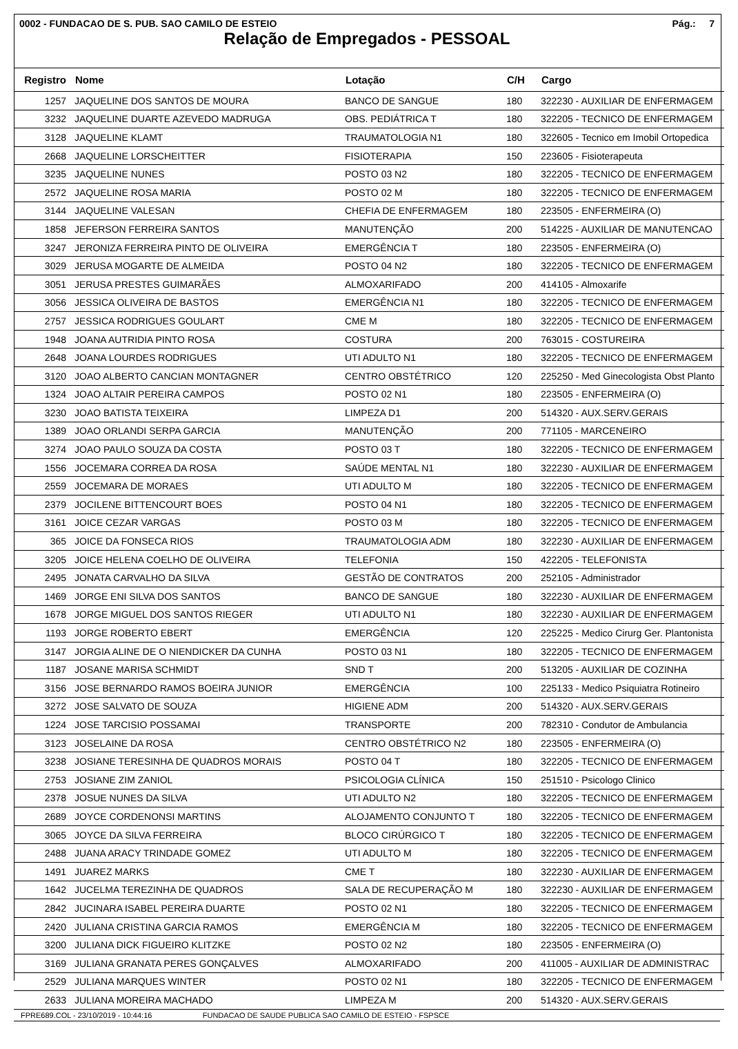0002 - FUNDACAO DE S. PUB. SAO CAMILO DE ESTEIO Pág.: 7
Relação de Empregados - PESSOAL
| Registro | Nome | Lotação | C/H | Cargo |
| --- | --- | --- | --- | --- |
| 1257 | JAQUELINE DOS SANTOS DE MOURA | BANCO DE SANGUE | 180 | 322230 - AUXILIAR DE ENFERMAGEM |
| 3232 | JAQUELINE DUARTE AZEVEDO MADRUGA | OBS. PEDIÁTRICA T | 180 | 322205 - TECNICO DE ENFERMAGEM |
| 3128 | JAQUELINE KLAMT | TRAUMATOLOGIA N1 | 180 | 322605 - Tecnico em Imobil Ortopedica |
| 2668 | JAQUELINE LORSCHEITTER | FISIOTERAPIA | 150 | 223605 - Fisioterapeuta |
| 3235 | JAQUELINE NUNES | POSTO 03 N2 | 180 | 322205 - TECNICO DE ENFERMAGEM |
| 2572 | JAQUELINE ROSA MARIA | POSTO 02 M | 180 | 322205 - TECNICO DE ENFERMAGEM |
| 3144 | JAQUELINE VALESAN | CHEFIA DE ENFERMAGEM | 180 | 223505 - ENFERMEIRA (O) |
| 1858 | JEFERSON FERREIRA SANTOS | MANUTENÇÃO | 200 | 514225 - AUXILIAR DE MANUTENCAO |
| 3247 | JERONIZA FERREIRA PINTO DE OLIVEIRA | EMERGÊNCIA T | 180 | 223505 - ENFERMEIRA (O) |
| 3029 | JERUSA MOGARTE DE ALMEIDA | POSTO 04 N2 | 180 | 322205 - TECNICO DE ENFERMAGEM |
| 3051 | JERUSA PRESTES GUIMARÃES | ALMOXARIFADO | 200 | 414105 - Almoxarife |
| 3056 | JESSICA OLIVEIRA DE BASTOS | EMERGÊNCIA N1 | 180 | 322205 - TECNICO DE ENFERMAGEM |
| 2757 | JESSICA RODRIGUES GOULART | CME M | 180 | 322205 - TECNICO DE ENFERMAGEM |
| 1948 | JOANA AUTRIDIA PINTO ROSA | COSTURA | 200 | 763015 - COSTUREIRA |
| 2648 | JOANA LOURDES RODRIGUES | UTI ADULTO N1 | 180 | 322205 - TECNICO DE ENFERMAGEM |
| 3120 | JOAO ALBERTO CANCIAN MONTAGNER | CENTRO OBSTÉTRICO | 120 | 225250 - Med Ginecologista Obst Planto |
| 1324 | JOAO ALTAIR PEREIRA CAMPOS | POSTO 02 N1 | 180 | 223505 - ENFERMEIRA (O) |
| 3230 | JOAO BATISTA TEIXEIRA | LIMPEZA D1 | 200 | 514320 - AUX.SERV.GERAIS |
| 1389 | JOAO ORLANDI SERPA GARCIA | MANUTENÇÃO | 200 | 771105 - MARCENEIRO |
| 3274 | JOAO PAULO SOUZA DA COSTA | POSTO 03 T | 180 | 322205 - TECNICO DE ENFERMAGEM |
| 1556 | JOCEMARA CORREA DA ROSA | SAÚDE MENTAL N1 | 180 | 322230 - AUXILIAR DE ENFERMAGEM |
| 2559 | JOCEMARA DE MORAES | UTI ADULTO M | 180 | 322205 - TECNICO DE ENFERMAGEM |
| 2379 | JOCILENE BITTENCOURT BOES | POSTO 04 N1 | 180 | 322205 - TECNICO DE ENFERMAGEM |
| 3161 | JOICE CEZAR VARGAS | POSTO 03 M | 180 | 322205 - TECNICO DE ENFERMAGEM |
| 365 | JOICE DA FONSECA RIOS | TRAUMATOLOGIA ADM | 180 | 322230 - AUXILIAR DE ENFERMAGEM |
| 3205 | JOICE HELENA COELHO DE OLIVEIRA | TELEFONIA | 150 | 422205 - TELEFONISTA |
| 2495 | JONATA CARVALHO DA SILVA | GESTÃO DE CONTRATOS | 200 | 252105 - Administrador |
| 1469 | JORGE ENI SILVA DOS SANTOS | BANCO DE SANGUE | 180 | 322230 - AUXILIAR DE ENFERMAGEM |
| 1678 | JORGE MIGUEL DOS SANTOS RIEGER | UTI ADULTO N1 | 180 | 322230 - AUXILIAR DE ENFERMAGEM |
| 1193 | JORGE ROBERTO EBERT | EMERGÊNCIA | 120 | 225225 - Medico Cirurg Ger. Plantonista |
| 3147 | JORGIA ALINE DE O NIENDICKER DA CUNHA | POSTO 03 N1 | 180 | 322205 - TECNICO DE ENFERMAGEM |
| 1187 | JOSANE MARISA SCHMIDT | SND T | 200 | 513205 - AUXILIAR DE COZINHA |
| 3156 | JOSE BERNARDO RAMOS BOEIRA JUNIOR | EMERGÊNCIA | 100 | 225133 - Medico Psiquiatra Rotineiro |
| 3272 | JOSE SALVATO DE SOUZA | HIGIENE ADM | 200 | 514320 - AUX.SERV.GERAIS |
| 1224 | JOSE TARCISIO POSSAMAI | TRANSPORTE | 200 | 782310 - Condutor de Ambulancia |
| 3123 | JOSELAINE DA ROSA | CENTRO OBSTÉTRICO N2 | 180 | 223505 - ENFERMEIRA (O) |
| 3238 | JOSIANE TERESINHA DE QUADROS MORAIS | POSTO 04 T | 180 | 322205 - TECNICO DE ENFERMAGEM |
| 2753 | JOSIANE ZIM ZANIOL | PSICOLOGIA CLÍNICA | 150 | 251510 - Psicologo Clinico |
| 2378 | JOSUE NUNES DA SILVA | UTI ADULTO N2 | 180 | 322205 - TECNICO DE ENFERMAGEM |
| 2689 | JOYCE CORDENONSI MARTINS | ALOJAMENTO CONJUNTO T | 180 | 322205 - TECNICO DE ENFERMAGEM |
| 3065 | JOYCE DA SILVA FERREIRA | BLOCO CIRÚRGICO T | 180 | 322205 - TECNICO DE ENFERMAGEM |
| 2488 | JUANA ARACY TRINDADE GOMEZ | UTI ADULTO M | 180 | 322205 - TECNICO DE ENFERMAGEM |
| 1491 | JUAREZ MARKS | CME T | 180 | 322230 - AUXILIAR DE ENFERMAGEM |
| 1642 | JUCELMA TEREZINHA DE QUADROS | SALA DE RECUPERAÇÃO M | 180 | 322230 - AUXILIAR DE ENFERMAGEM |
| 2842 | JUCINARA ISABEL PEREIRA DUARTE | POSTO 02 N1 | 180 | 322205 - TECNICO DE ENFERMAGEM |
| 2420 | JULIANA CRISTINA GARCIA RAMOS | EMERGÊNCIA M | 180 | 322205 - TECNICO DE ENFERMAGEM |
| 3200 | JULIANA DICK FIGUEIRO KLITZKE | POSTO 02 N2 | 180 | 223505 - ENFERMEIRA (O) |
| 3169 | JULIANA GRANATA PERES GONÇALVES | ALMOXARIFADO | 200 | 411005 - AUXILIAR DE ADMINISTRAC |
| 2529 | JULIANA MARQUES WINTER | POSTO 02 N1 | 180 | 322205 - TECNICO DE ENFERMAGEM |
| 2633 | JULIANA MOREIRA MACHADO | LIMPEZA M | 200 | 514320 - AUX.SERV.GERAIS |
FPRE689.COL - 23/10/2019 - 10:44:16 FUNDACAO DE SAUDE PUBLICA SAO CAMILO DE ESTEIO - FSPSCE